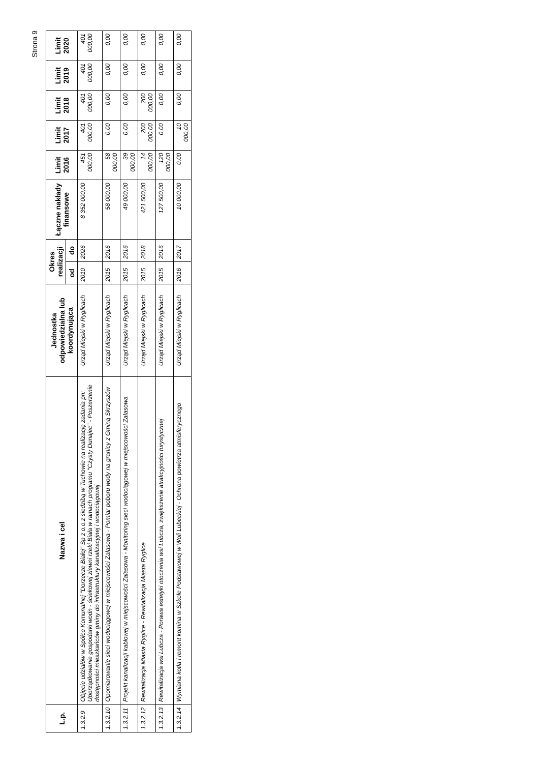Strona 9
| L.p. | Nazwa i cel | Jednostka odpowiedzialna lub koordynująca | Okres realizacji | | Łączne nakłady finansowe | Limit 2016 | Limit 2017 | Limit 2018 | Limit 2019 | Limit 2020 |
| --- | --- | --- | --- | --- | --- | --- | --- | --- | --- | --- |
| | | | od | do | | | | | | |
| 1.3.2.9 | Objęcie udziałów w Spółce Komunalnej "Dorzecze Białej" Sp z o.o.z siedzibą w Tuchowie na realizację zadania pn: Uporządkowanie gospodarki wodn - ściekowej zlewni rzeki Biała w ramach programu "Czysty Dunajec" - Poszerzenie dostępności mieszkańców gminy do infrastruktury kanalizacyjnej i wodociągowej | Urząd Miejski w Ryglicach | 2010 | 2026 | 8 352 000,00 | 451 000,00 | 401 000,00 | 401 000,00 | 401 000,00 | 401 000,00 |
| 1.3.2.10 | Opomiarowanie sieci wodociągowej w miejscowości Zalasowa - Pomiar poboru wody na granicy z Gminą Skrzyszów | Urząd Miejski w Ryglicach | 2015 | 2016 | 58 000,00 | 58 000,00 | 0,00 | 0,00 | 0,00 | 0,00 |
| 1.3.2.11 | Projekt kanalizacji kablowej w miejscowości Zalasowa - Monitoring sieci wodociągowej w miejscowości Zalasowa | Urząd Miejski w Ryglicach | 2015 | 2016 | 49 000,00 | 39 000,00 | 0,00 | 0,00 | 0,00 | 0,00 |
| 1.3.2.12 | Rewitalizacja Miasta Ryglice - Rewitalizacja Miasta Ryglice | Urząd Miejski w Ryglicach | 2015 | 2018 | 421 500,00 | 14 000,00 | 200 000,00 | 200 000,00 | 0,00 | 0,00 |
| 1.3.2.13 | Rewitalizacja wsi Lubcza - Porawa estetyki otoczenia wsi Lubcza, zwiększenie atrakcyjności turystycznej | Urząd Miejski w Ryglicach | 2015 | 2016 | 127 500,00 | 120 000,00 | 0,00 | 0,00 | 0,00 | 0,00 |
| 1.3.2.14 | Wymiana kotła i remont komina w Szkole Podstawowej w Woli Lubeckiej - Ochrona powietrza atmisferycznego | Urząd Miejski w Ryglicach | 2016 | 2017 | 10 000,00 | 0,00 | 10 000,00 | 0,00 | 0,00 | 0,00 |